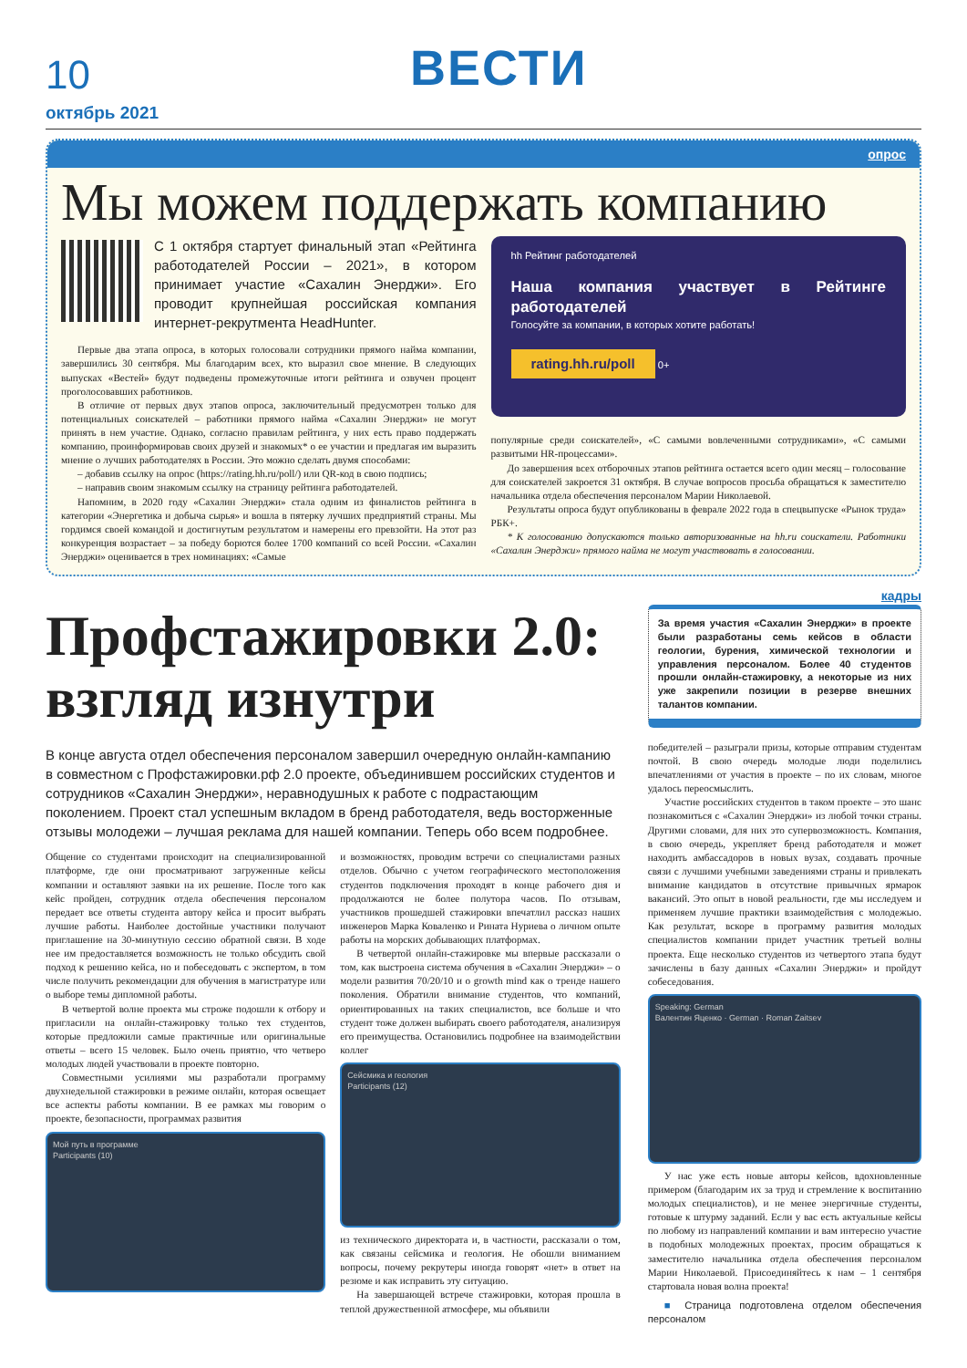10
ВЕСТИ
октябрь 2021
опрос
Мы можем поддержать компанию
С 1 октября стартует финальный этап «Рейтинга работодателей России – 2021», в котором принимает участие «Сахалин Энерджи». Его проводит крупнейшая российская компания интернет-рекрутмента HeadHunter.
Первые два этапа опроса, в которых голосовали сотрудники прямого найма компании, завершились 30 сентября. Мы благодарим всех, кто выразил свое мнение. В следующих выпусках «Вестей» будут подведены промежуточные итоги рейтинга и озвучен процент проголосовавших работников.
В отличие от первых двух этапов опроса, заключительный предусмотрен только для потенциальных соискателей – работники прямого найма «Сахалин Энерджи» не могут принять в нем участие. Однако, согласно правилам рейтинга, у них есть право поддержать компанию, проинформировав своих друзей и знакомых* о ее участии и предлагая им выразить мнение о лучших работодателях в России. Это можно сделать двумя способами:
– добавив ссылку на опрос (https://rating.hh.ru/poll/) или QR-код в свою подпись;
– направив своим знакомым ссылку на страницу рейтинга работодателей.
Напомним, в 2020 году «Сахалин Энерджи» стала одним из финалистов рейтинга в категории «Энергетика и добыча сырья» и вошла в пятерку лучших предприятий страны. Мы гордимся своей командой и достигнутым результатом и намерены его превзойти. На этот раз конкуренция возрастает – за победу борются более 1700 компаний со всей России. «Сахалин Энерджи» оценивается в трех номинациях: «Самые
hh Рейтинг работодателей
Наша компания участвует в Рейтинге работодателей
Голосуйте за компании, в которых хотите работать!
rating.hh.ru/poll 0+
популярные среди соискателей», «С самыми вовлеченными сотрудниками», «С самыми развитыми HR-процессами».
До завершения всех отборочных этапов рейтинга остается всего один месяц – голосование для соискателей закроется 31 октября. В случае вопросов просьба обращаться к заместителю начальника отдела обеспечения персоналом Марии Николаевой.
Результаты опроса будут опубликованы в феврале 2022 года в спецвыпуске «Рынок труда» РБК+.
* К голосованию допускаются только авторизованные на hh.ru соискатели. Работники «Сахалин Энерджи» прямого найма не могут участвовать в голосовании.
кадры
Профстажировки 2.0: взгляд изнутри
В конце августа отдел обеспечения персоналом завершил очередную онлайн-кампанию в совместном с Профстажировки.рф 2.0 проекте, объединившем российских студентов и сотрудников «Сахалин Энерджи», неравнодушных к работе с подрастающим поколением. Проект стал успешным вкладом в бренд работодателя, ведь восторженные отзывы молодежи – лучшая реклама для нашей компании. Теперь обо всем подробнее.
Общение со студентами происходит на специализированной платформе, где они просматривают загруженные кейсы компании и оставляют заявки на их решение. После того как кейс пройден, сотрудник отдела обеспечения персоналом передает все ответы студента автору кейса и просит выбрать лучшие работы. Наиболее достойные участники получают приглашение на 30-минутную сессию обратной связи. В ходе нее им предоставляется возможность не только обсудить свой подход к решению кейса, но и побеседовать с экспертом, в том числе получить рекомендации для обучения в магистратуре или о выборе темы дипломной работы.
В четвертой волне проекта мы строже подошли к отбору и пригласили на онлайн-стажировку только тех студентов, которые предложили самые практичные или оригинальные ответы – всего 15 человек. Было очень приятно, что четверо молодых людей участвовали в проекте повторно.
Совместными усилиями мы разработали программу двухнедельной стажировки в режиме онлайн, которая освещает все аспекты работы компании. В ее рамках мы говорим о проекте, безопасности, программах развития
Мой путь в программе
Participants (10)
и возможностях, проводим встречи со специалистами разных отделов. Обычно с учетом географического местоположения студентов подключения проходят в конце рабочего дня и продолжаются не более полутора часов. По отзывам, участников прошедшей стажировки впечатлил рассказ наших инженеров Марка Коваленко и Рината Нуриева о личном опыте работы на морских добывающих платформах.
В четвертой онлайн-стажировке мы впервые рассказали о том, как выстроена система обучения в «Сахалин Энерджи» – о модели развития 70/20/10 и о growth mind как о тренде нашего поколения. Обратили внимание студентов, что компаний, ориентированных на таких специалистов, все больше и что студент тоже должен выбирать своего работодателя, анализируя его преимущества. Остановились подробнее на взаимодействии коллег
Сейсмика и геология
Participants (12)
из технического директората и, в частности, рассказали о том, как связаны сейсмика и геология. Не обошли вниманием вопросы, почему рекрутеры иногда говорят «нет» в ответ на резюме и как исправить эту ситуацию.
На завершающей встрече стажировки, которая прошла в теплой дружественной атмосфере, мы объявили
За время участия «Сахалин Энерджи» в проекте были разработаны семь кейсов в области геологии, бурения, химической технологии и управления персоналом. Более 40 студентов прошли онлайн-стажировку, а некоторые из них уже закрепили позиции в резерве внешних талантов компании.
победителей – разыграли призы, которые отправим студентам почтой. В свою очередь молодые люди поделились впечатлениями от участия в проекте – по их словам, многое удалось переосмыслить.
Участие российских студентов в таком проекте – это шанс познакомиться с «Сахалин Энерджи» из любой точки страны. Другими словами, для них это супервозможность. Компания, в свою очередь, укрепляет бренд работодателя и может находить амбассадоров в новых вузах, создавать прочные связи с лучшими учебными заведениями страны и привлекать внимание кандидатов в отсутствие привычных ярмарок вакансий. Это опыт в новой реальности, где мы исследуем и применяем лучшие практики взаимодействия с молодежью. Как результат, вскоре в программу развития молодых специалистов компании придет участник третьей волны проекта. Еще несколько студентов из четвертого этапа будут зачислены в базу данных «Сахалин Энерджи» и пройдут собеседования.
Speaking: German
Валентин Яценко · German · Roman Zaitsev
У нас уже есть новые авторы кейсов, вдохновленные примером (благодарим их за труд и стремление к воспитанию молодых специалистов), и не менее энергичные студенты, готовые к штурму заданий. Если у вас есть актуальные кейсы по любому из направлений компании и вам интересно участие в подобных молодежных проектах, просим обращаться к заместителю начальника отдела обеспечения персоналом Марии Николаевой. Присоединяйтесь к нам – 1 сентября стартовала новая волна проекта!
■ Страница подготовлена отделом обеспечения персоналом